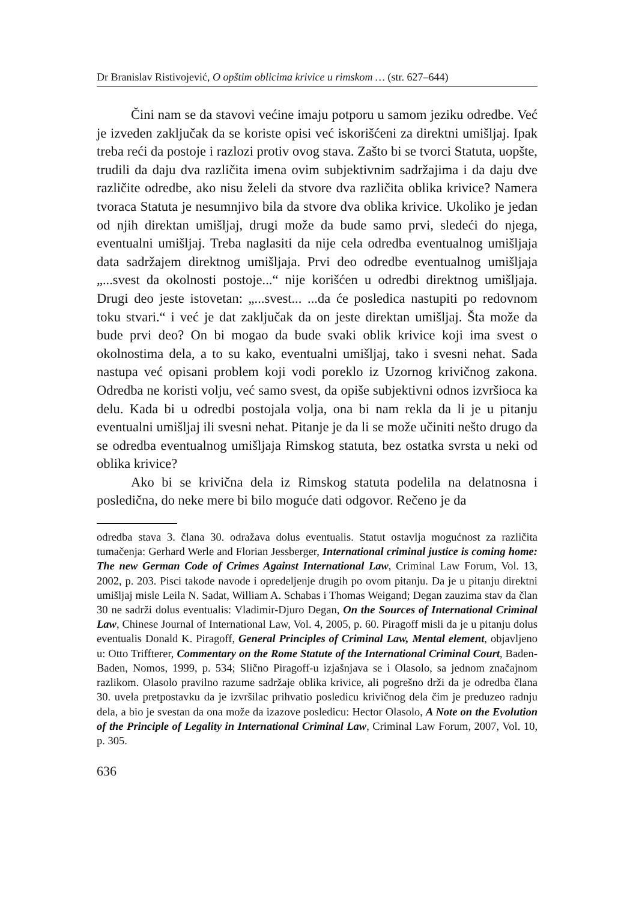Dr Branislav Ristivojević, O opštim oblicima krivice u rimskom … (str. 627–644)
Čini nam se da stavovi većine imaju potporu u samom jeziku odredbe. Već je izveden zaključak da se koriste opisi već iskorišćeni za direktni umišljaj. Ipak treba reći da postoje i razlozi protiv ovog stava. Zašto bi se tvorci Statuta, uopšte, trudili da daju dva različita imena ovim subjektivnim sadržajima i da daju dve različite odredbe, ako nisu želeli da stvore dva različita oblika krivice? Namera tvoraca Statuta je nesumnjivo bila da stvore dva oblika krivice. Ukoliko je jedan od njih direktan umišljaj, drugi može da bude samo prvi, sledeći do njega, eventualni umišljaj. Treba naglasiti da nije cela odredba eventualnog umišljaja data sadržajem direktnog umišljaja. Prvi deo odredbe eventualnog umišljaja „...svest da okolnosti postoje...“ nije korišćen u odredbi direktnog umišljaja. Drugi deo jeste istovetan: „...svest... ...da će posledica nastupiti po redovnom toku stvari.“ i već je dat zaključak da on jeste direktan umišljaj. Šta može da bude prvi deo? On bi mogao da bude svaki oblik krivice koji ima svest o okolnostima dela, a to su kako, eventualni umišljaj, tako i svesni nehat. Sada nastupa već opisani problem koji vodi poreklo iz Uzornog krivičnog zakona. Odredba ne koristi volju, već samo svest, da opiše subjektivni odnos izvršioca ka delu. Kada bi u odredbi postojala volja, ona bi nam rekla da li je u pitanju eventualni umišljaj ili svesni nehat. Pitanje je da li se može učiniti nešto drugo da se odredba eventualnog umišljaja Rimskog statuta, bez ostatka svrsta u neki od oblika krivice?
Ako bi se krivična dela iz Rimskog statuta podelila na delatnosna i posledična, do neke mere bi bilo moguće dati odgovor. Rečeno je da
odredba stava 3. člana 30. odražava dolus eventualis. Statut ostavlja mogućnost za različita tumačenja: Gerhard Werle and Florian Jessberger, International criminal justice is coming home: The new German Code of Crimes Against International Law, Criminal Law Forum, Vol. 13, 2002, p. 203. Pisci takođe navode i opredeljenje drugih po ovom pitanju. Da je u pitanju direktni umišljaj misle Leila N. Sadat, William A. Schabas i Thomas Weigand; Degan zauzima stav da član 30 ne sadrži dolus eventualis: Vladimir-Djuro Degan, On the Sources of International Criminal Law, Chinese Journal of International Law, Vol. 4, 2005, p. 60. Piragoff misli da je u pitanju dolus eventualis Donald K. Piragoff, General Principles of Criminal Law, Mental element, objavljeno u: Otto Triffterer, Commentary on the Rome Statute of the International Criminal Court, Baden-Baden, Nomos, 1999, p. 534; Slično Piragoff-u izjašnjava se i Olasolo, sa jednom značajnom razlikom. Olasolo pravilno razume sadržaje oblika krivice, ali pogrešno drži da je odredba člana 30. uvela pretpostavku da je izvršilac prihvatio posledicu krivičnog dela čim je preduzeo radnju dela, a bio je svestan da ona može da izazove posledicu: Hector Olasolo, A Note on the Evolution of the Principle of Legality in International Criminal Law, Criminal Law Forum, 2007, Vol. 10, p. 305.
636